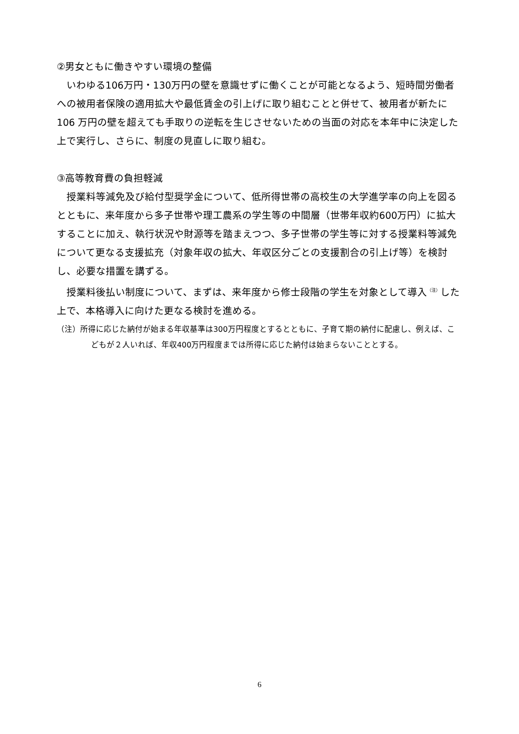②男女ともに働きやすい環境の整備
いわゆる106万円・130万円の壁を意識せずに働くことが可能となるよう、短時間労働者への被用者保険の適用拡大や最低賃金の引上げに取り組むことと併せて、被用者が新たに 106 万円の壁を超えても手取りの逆転を生じさせないための当面の対応を本年中に決定した上で実行し、さらに、制度の見直しに取り組む。
③高等教育費の負担軽減
授業料等減免及び給付型奨学金について、低所得世帯の高校生の大学進学率の向上を図るとともに、来年度から多子世帯や理工農系の学生等の中間層（世帯年収約600万円）に拡大することに加え、執行状況や財源等を踏まえつつ、多子世帯の学生等に対する授業料等減免について更なる支援拡充（対象年収の拡大、年収区分ごとの支援割合の引上げ等）を検討し、必要な措置を講ずる。
授業料後払い制度について、まずは、来年度から修士段階の学生を対象として導入<sup>（注）</sup>した上で、本格導入に向けた更なる検討を進める。
（注）所得に応じた納付が始まる年収基準は300万円程度とするとともに、子育て期の納付に配慮し、例えば、こどもが２人いれば、年収400万円程度までは所得に応じた納付は始まらないこととする。
6